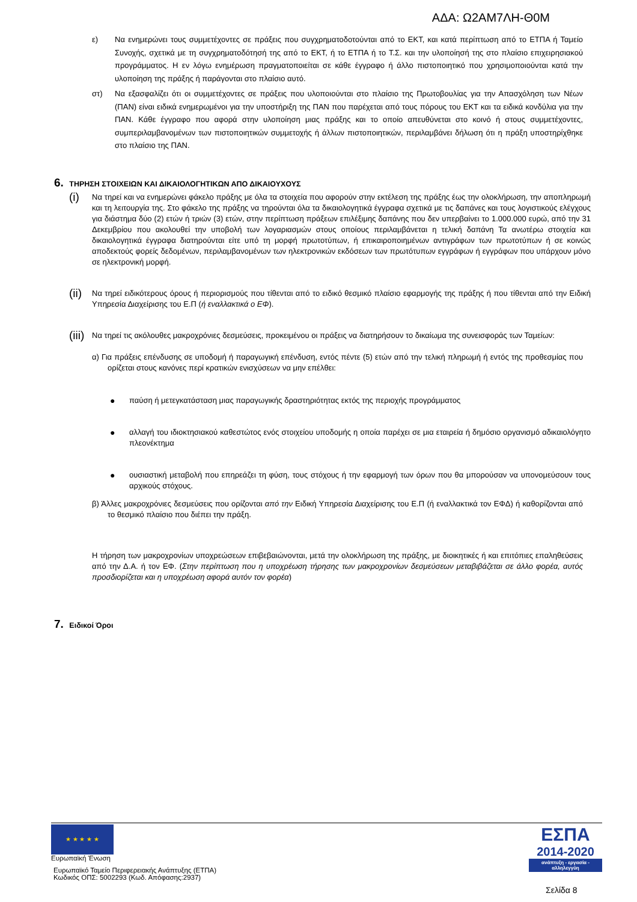ΑΔΑ: Ω2ΑΜ7ΛΗ-Θ0Μ
ε) Να ενημερώνει τους συμμετέχοντες σε πράξεις που συγχρηματοδοτούνται από το ΕΚΤ, και κατά περίπτωση από το ΕΤΠΑ ή Ταμείο Συνοχής, σχετικά με τη συγχρηματοδότησή της από το ΕΚΤ, ή το ΕΤΠΑ ή το Τ.Σ. και την υλοποίησή της στο πλαίσιο επιχειρησιακού προγράμματος. Η εν λόγω ενημέρωση πραγματοποιείται σε κάθε έγγραφο ή άλλο πιστοποιητικό που χρησιμοποιούνται κατά την υλοποίηση της πράξης ή παράγονται στο πλαίσιο αυτό.
στ) Να εξασφαλίζει ότι οι συμμετέχοντες σε πράξεις που υλοποιούνται στο πλαίσιο της Πρωτοβουλίας για την Απασχόληση των Νέων (ΠΑΝ) είναι ειδικά ενημερωμένοι για την υποστήριξη της ΠΑΝ που παρέχεται από τους πόρους του ΕΚΤ και τα ειδικά κονδύλια για την ΠΑΝ. Κάθε έγγραφο που αφορά στην υλοποίηση μιας πράξης και το οποίο απευθύνεται στο κοινό ή στους συμμετέχοντες, συμπεριλαμβανομένων των πιστοποιητικών συμμετοχής ή άλλων πιστοποιητικών, περιλαμβάνει δήλωση ότι η πράξη υποστηρίχθηκε στο πλαίσιο της ΠΑΝ.
6. ΤΗΡΗΣΗ ΣΤΟΙΧΕΙΩΝ ΚΑΙ ΔΙΚΑΙΟΛΟΓΗΤΙΚΩΝ ΑΠΟ ΔΙΚΑΙΟΥΧΟΥΣ
(i)
Να τηρεί και να ενημερώνει φάκελο πράξης με όλα τα στοιχεία που αφορούν στην εκτέλεση της πράξης έως την ολοκλήρωση, την αποπληρωμή και τη λειτουργία της. Στο φάκελο της πράξης να τηρούνται όλα τα δικαιολογητικά έγγραφα σχετικά με τις δαπάνες και τους λογιστικούς ελέγχους για διάστημα δύο (2) ετών ή τριών (3) ετών, στην περίπτωση πράξεων επιλέξιμης δαπάνης που δεν υπερβαίνει το 1.000.000 ευρώ, από την 31 Δεκεμβρίου που ακολουθεί την υποβολή των λογαριασμών στους οποίους περιλαμβάνεται η τελική δαπάνη Τα ανωτέρω στοιχεία και δικαιολογητικά έγγραφα διατηρούνται είτε υπό τη μορφή πρωτοτύπων, ή επικαιροποιημένων αντιγράφων των πρωτοτύπων ή σε κοινώς αποδεκτούς φορείς δεδομένων, περιλαμβανομένων των ηλεκτρονικών εκδόσεων των πρωτότυπων εγγράφων ή εγγράφων που υπάρχουν μόνο σε ηλεκτρονική μορφή.
(ii)
Να τηρεί ειδικότερους όρους ή περιορισμούς που τίθενται από το ειδικό θεσμικό πλαίσιο εφαρμογής της πράξης ή που τίθενται από την Ειδική Υπηρεσία Διαχείρισης του Ε.Π (ή εναλλακτικά ο ΕΦ).
(iii)
Να τηρεί τις ακόλουθες μακροχρόνιες δεσμεύσεις, προκειμένου οι πράξεις να διατηρήσουν το δικαίωμα της συνεισφοράς των Ταμείων:
α) Για πράξεις επένδυσης σε υποδομή ή παραγωγική επένδυση, εντός πέντε (5) ετών από την τελική πληρωμή ή εντός της προθεσμίας που ορίζεται στους κανόνες περί κρατικών ενισχύσεων να μην επέλθει:
● παύση ή μετεγκατάσταση μιας παραγωγικής δραστηριότητας εκτός της περιοχής προγράμματος
● αλλαγή του ιδιοκτησιακού καθεστώτος ενός στοιχείου υποδομής η οποία παρέχει σε μια εταιρεία ή δημόσιο οργανισμό αδικαιολόγητο πλεονέκτημα
● ουσιαστική μεταβολή που επηρεάζει τη φύση, τους στόχους ή την εφαρμογή των όρων που θα μπορούσαν να υπονομεύσουν τους αρχικούς στόχους.
β) Άλλες μακροχρόνιες δεσμεύσεις που ορίζονται από την Ειδική Υπηρεσία Διαχείρισης του Ε.Π (ή εναλλακτικά τον ΕΦΔ) ή καθορίζονται από το θεσμικό πλαίσιο που διέπει την πράξη.
Η τήρηση των μακροχρονίων υποχρεώσεων επιβεβαιώνονται, μετά την ολοκλήρωση της πράξης, με διοικητικές ή και επιτόπιες επαληθεύσεις από την Δ.Α. ή τον ΕΦ. (Στην περίπτωση που η υποχρέωση τήρησης των μακροχρονίων δεσμεύσεων μεταβιβάζεται σε άλλο φορέα, αυτός προσδιορίζεται και η υποχρέωση αφορά αυτόν τον φορέα)
7. Ειδικοί Όροι
★ ★ ★ ★ ★
Ευρωπαϊκή Ένωση
Ευρωπαϊκό Ταμείο Περιφερειακής Ανάπτυξης (ΕΤΠΑ)
Κωδικός ΟΠΣ: 5002293 (Κωδ. Απόφασης:2937)
ΕΣΠΑ
2014-2020
ανάπτυξη - εργασία - αλληλεγγύη
Σελίδα 8